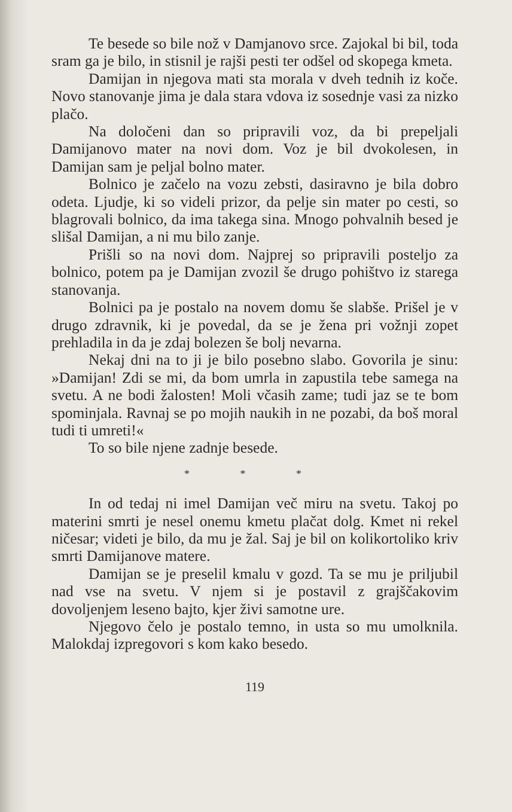Te besede so bile nož v Damjanovo srce. Zajokal bi bil, toda sram ga je bilo, in stisnil je rajši pesti ter odšel od skopega kmeta.
Damijan in njegova mati sta morala v dveh tednih iz koče. Novo stanovanje jima je dala stara vdova iz sosednje vasi za nizko plačo.
Na določeni dan so pripravili voz, da bi prepeljali Damijanovo mater na novi dom. Voz je bil dvokolesen, in Damijan sam je peljal bolno mater.
Bolnico je začelo na vozu zebsti, dasiravno je bila dobro odeta. Ljudje, ki so videli prizor, da pelje sin mater po cesti, so blagrovali bolnico, da ima takega sina. Mnogo pohvalnih besed je slišal Damijan, a ni mu bilo zanje.
Prišli so na novi dom. Najprej so pripravili posteljo za bolnico, potem pa je Damijan zvozil še drugo pohištvo iz starega stanovanja.
Bolnici pa je postalo na novem domu še slabše. Prišel je v drugo zdravnik, ki je povedal, da se je žena pri vožnji zopet prehladila in da je zdaj bolezen še bolj nevarna.
Nekaj dni na to ji je bilo posebno slabo. Govorila je sinu: »Damijan! Zdi se mi, da bom umrla in zapustila tebe samega na svetu. A ne bodi žalosten! Moli včasih zame; tudi jaz se te bom spominjala. Ravnaj se po mojih naukih in ne pozabi, da boš moral tudi ti umreti!«
To so bile njene zadnje besede.
* * *
In od tedaj ni imel Damijan več miru na svetu. Takoj po materini smrti je nesel onemu kmetu plačat dolg. Kmet ni rekel ničesar; videti je bilo, da mu je žal. Saj je bil on kolikortoliko kriv smrti Damijanove matere.
Damijan se je preselil kmalu v gozd. Ta se mu je priljubil nad vse na svetu. V njem si je postavil z grajščakovim dovoljenjem leseno bajto, kjer živi samotne ure.
Njegovo čelo je postalo temno, in usta so mu umolknila. Malokdaj izpregovori s kom kako besedo.
119